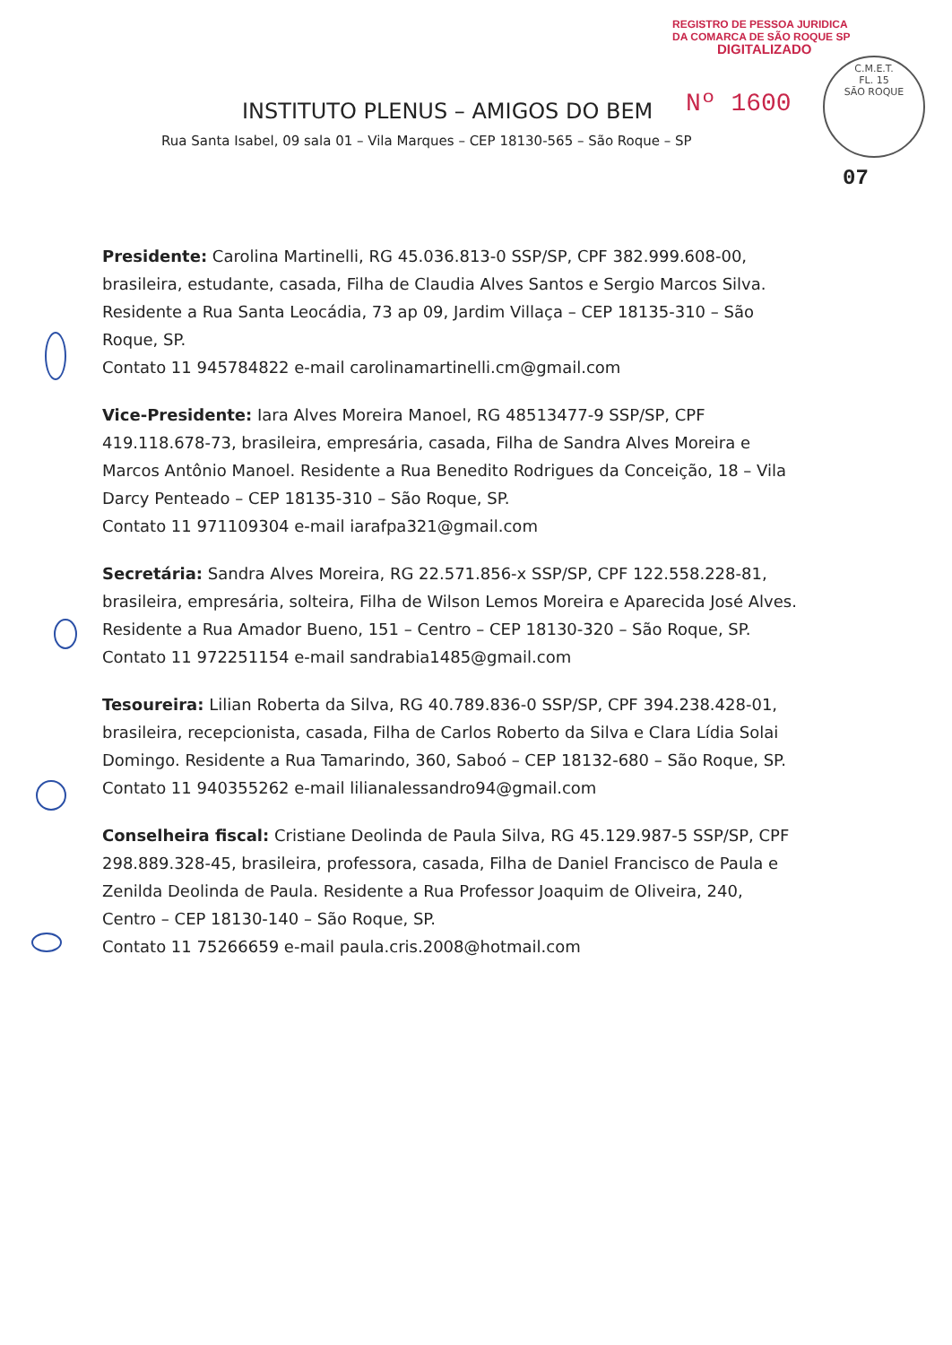REGISTRO DE PESSOA JURIDICA
DA COMARCA DE SÃO ROQUE SP
DIGITALIZADO
Nº 1600
C.M.E.T.
FL. 15
SÃO ROQUE
07
INSTITUTO PLENUS – AMIGOS DO BEM
Rua Santa Isabel, 09 sala 01 – Vila Marques – CEP 18130-565 – São Roque – SP
Presidente: Carolina Martinelli, RG 45.036.813-0 SSP/SP, CPF 382.999.608-00, brasileira, estudante, casada, Filha de Claudia Alves Santos e Sergio Marcos Silva. Residente a Rua Santa Leocádia, 73 ap 09, Jardim Villaça – CEP 18135-310 – São Roque, SP.
Contato 11 945784822 e-mail carolinamartinelli.cm@gmail.com
Vice-Presidente: Iara Alves Moreira Manoel, RG 48513477-9 SSP/SP, CPF 419.118.678-73, brasileira, empresária, casada, Filha de Sandra Alves Moreira e Marcos Antônio Manoel. Residente a Rua Benedito Rodrigues da Conceição, 18 – Vila Darcy Penteado – CEP 18135-310 – São Roque, SP.
Contato 11 971109304 e-mail iarafpa321@gmail.com
Secretária: Sandra Alves Moreira, RG 22.571.856-x SSP/SP, CPF 122.558.228-81, brasileira, empresária, solteira, Filha de Wilson Lemos Moreira e Aparecida José Alves. Residente a Rua Amador Bueno, 151 – Centro – CEP 18130-320 – São Roque, SP.
Contato 11 972251154 e-mail sandrabia1485@gmail.com
Tesoureira: Lilian Roberta da Silva, RG 40.789.836-0 SSP/SP, CPF 394.238.428-01, brasileira, recepcionista, casada, Filha de Carlos Roberto da Silva e Clara Lídia Solai Domingo. Residente a Rua Tamarindo, 360, Saboó – CEP 18132-680 – São Roque, SP.
Contato 11 940355262 e-mail lilianalessandro94@gmail.com
Conselheira fiscal: Cristiane Deolinda de Paula Silva, RG 45.129.987-5 SSP/SP, CPF 298.889.328-45, brasileira, professora, casada, Filha de Daniel Francisco de Paula e Zenilda Deolinda de Paula. Residente a Rua Professor Joaquim de Oliveira, 240, Centro – CEP 18130-140 – São Roque, SP.
Contato 11 75266659 e-mail paula.cris.2008@hotmail.com